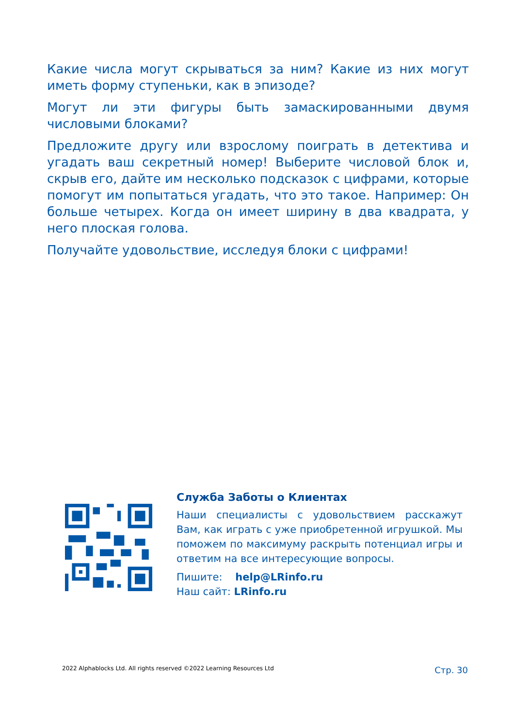Какие числа могут скрываться за ним? Какие из них могут иметь форму ступеньки, как в эпизоде?
Могут ли эти фигуры быть замаскированными двумя числовыми блоками?
Предложите другу или взрослому поиграть в детектива и угадать ваш секретный номер! Выберите числовой блок и, скрыв его, дайте им несколько подсказок с цифрами, которые помогут им попытаться угадать, что это такое. Например: Он больше четырех. Когда он имеет ширину в два квадрата, у него плоская голова.
Получайте удовольствие, исследуя блоки с цифрами!
Служба Заботы о Клиентах
Наши специалисты с удовольствием расскажут Вам, как играть с уже приобретенной игрушкой. Мы поможем по максимуму раскрыть потенциал игры и ответим на все интересующие вопросы.
Пишите: help@LRinfo.ru
Наш сайт: LRinfo.ru
2022 Alphablocks Ltd. All rights reserved ©2022 Learning Resources Ltd Стр. 30